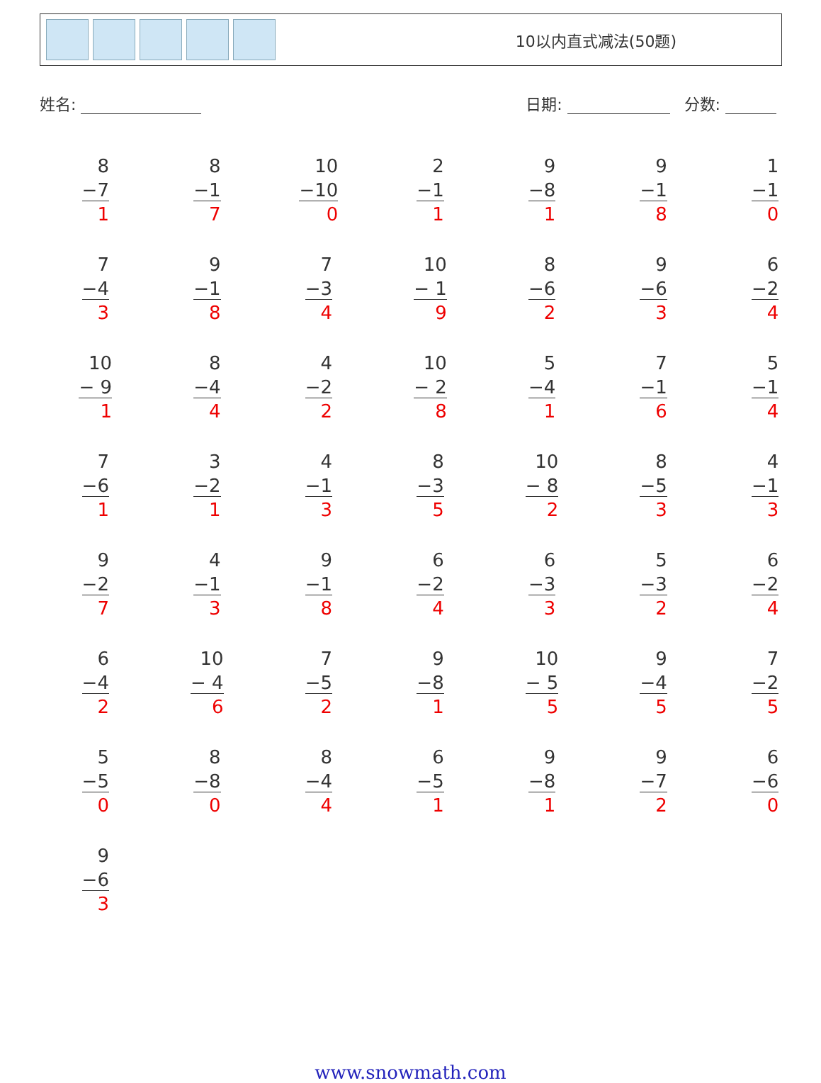10以内直式减法(50题)
姓名: 日期: 分数:
| 8 −7 1 | 8 −1 7 | 10 −10 0 | 2 −1 1 | 9 −8 1 | 9 −1 8 | 1 −1 0 |
| 7 −4 3 | 9 −1 8 | 7 −3 4 | 10 − 1 9 | 8 −6 2 | 9 −6 3 | 6 −2 4 |
| 10 − 9 1 | 8 −4 4 | 4 −2 2 | 10 − 2 8 | 5 −4 1 | 7 −1 6 | 5 −1 4 |
| 7 −6 1 | 3 −2 1 | 4 −1 3 | 8 −3 5 | 10 − 8 2 | 8 −5 3 | 4 −1 3 |
| 9 −2 7 | 4 −1 3 | 9 −1 8 | 6 −2 4 | 6 −3 3 | 5 −3 2 | 6 −2 4 |
| 6 −4 2 | 10 − 4 6 | 7 −5 2 | 9 −8 1 | 10 − 5 5 | 9 −4 5 | 7 −2 5 |
| 5 −5 0 | 8 −8 0 | 8 −4 4 | 6 −5 1 | 9 −8 1 | 9 −7 2 | 6 −6 0 |
| 9 −6 3 | | | | | | |
www.snowmath.com